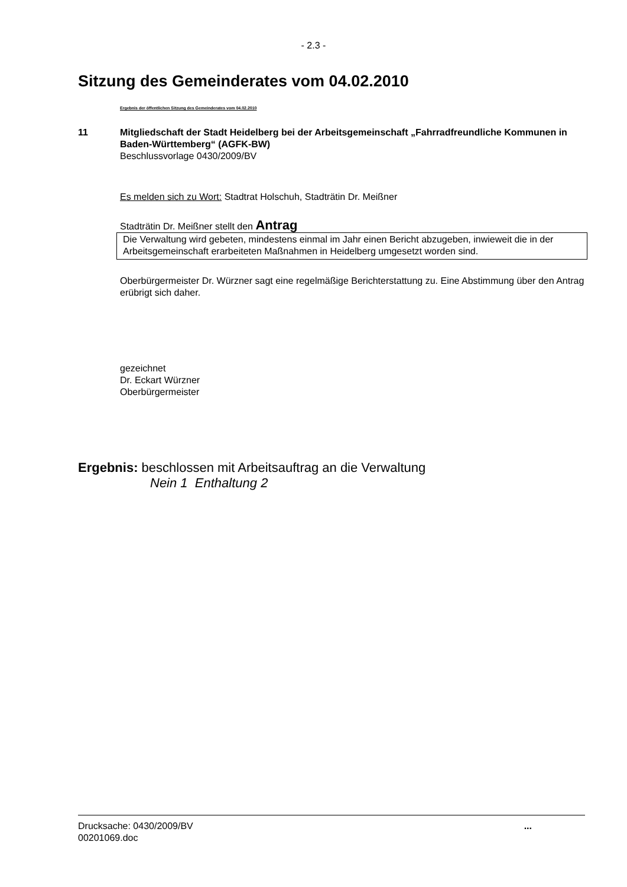- 2.3 -
Sitzung des Gemeinderates vom 04.02.2010
Ergebnis der öffentlichen Sitzung des Gemeinderates vom 04.02.2010
11
Mitgliedschaft der Stadt Heidelberg bei der Arbeitsgemeinschaft „Fahrradfreundliche Kommunen in Baden-Württemberg“ (AGFK-BW)
Beschlussvorlage 0430/2009/BV
Es melden sich zu Wort: Stadtrat Holschuh, Stadträtin Dr. Meißner
Stadträtin Dr. Meißner stellt den Antrag
Die Verwaltung wird gebeten, mindestens einmal im Jahr einen Bericht abzugeben, inwieweit die in der Arbeitsgemeinschaft erarbeiteten Maßnahmen in Heidelberg umgesetzt worden sind.
Oberbürgermeister Dr. Würzner sagt eine regelmäßige Berichterstattung zu. Eine Abstimmung über den Antrag erübrigt sich daher.
gezeichnet
Dr. Eckart Würzner
Oberbürgermeister
Ergebnis: beschlossen mit Arbeitsauftrag an die Verwaltung
Nein 1 Enthaltung 2
Drucksache: 0430/2009/BV
00201069.doc
...